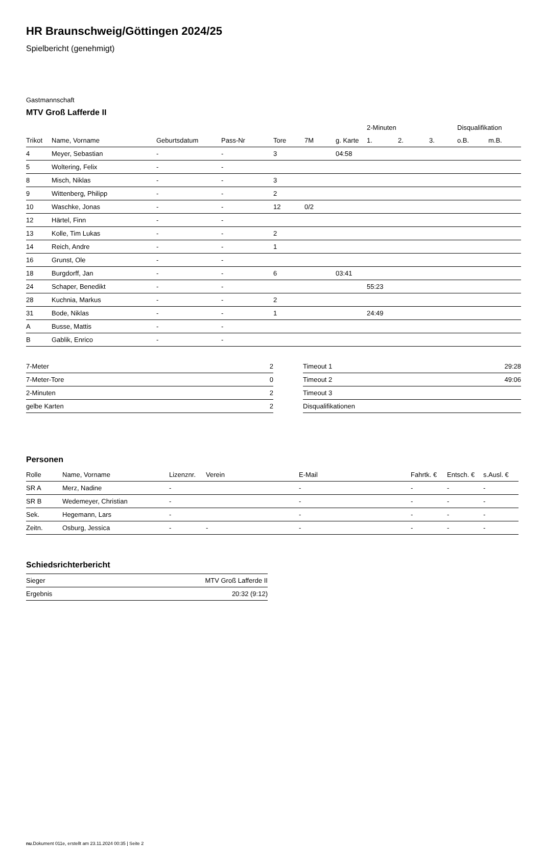HR Braunschweig/Göttingen 2024/25
Spielbericht (genehmigt)
Gastmannschaft
MTV Groß Lafferde II
| | | | | | | | 2-Minuten | | | Disqualifikation | |
| --- | --- | --- | --- | --- | --- | --- | --- | --- | --- | --- | --- |
| Trikot | Name, Vorname | Geburtsdatum | Pass-Nr | Tore | 7M | g. Karte | 1. | 2. | 3. | o.B. | m.B. |
| 4 | Meyer, Sebastian | - | - | 3 | | 04:58 | | | | | |
| 5 | Woltering, Felix | - | - | | | | | | | | |
| 8 | Misch, Niklas | - | - | 3 | | | | | | | |
| 9 | Wittenberg, Philipp | - | - | 2 | | | | | | | |
| 10 | Waschke, Jonas | - | - | 12 | 0/2 | | | | | | |
| 12 | Härtel, Finn | - | - | | | | | | | | |
| 13 | Kolle, Tim Lukas | - | - | 2 | | | | | | | |
| 14 | Reich, Andre | - | - | 1 | | | | | | | |
| 16 | Grunst, Ole | - | - | | | | | | | | |
| 18 | Burgdorff, Jan | - | - | 6 | | 03:41 | | | | | |
| 24 | Schaper, Benedikt | - | - | | | | 55:23 | | | | |
| 28 | Kuchnia, Markus | - | - | 2 | | | | | | | |
| 31 | Bode, Niklas | - | - | 1 | | | 24:49 | | | | |
| A | Busse, Mattis | - | - | | | | | | | | |
| B | Gablik, Enrico | - | - | | | | | | | | |
| 7-Meter | 2 |
| 7-Meter-Tore | 0 |
| 2-Minuten | 2 |
| gelbe Karten | 2 |
| Timeout 1 | 29:28 |
| Timeout 2 | 49:06 |
| Timeout 3 | |
| Disqualifikationen | |
Personen
| Rolle | Name, Vorname | Lizenznr. | Verein | E-Mail | Fahrtk. € | Entsch. € | s.Ausl. € |
| --- | --- | --- | --- | --- | --- | --- | --- |
| SR A | Merz, Nadine | - | | - | - | - | - |
| SR B | Wedemeyer, Christian | - | | - | - | - | - |
| Sek. | Hegemann, Lars | - | | - | - | - | - |
| Zeitn. | Osburg, Jessica | - | - | - | - | - | - |
Schiedsrichterbericht
| Sieger | MTV Groß Lafferde II |
| Ergebnis | 20:32 (9:12) |
nu.Dokument 011e, erstellt am 23.11.2024 00:35 | Seite 2